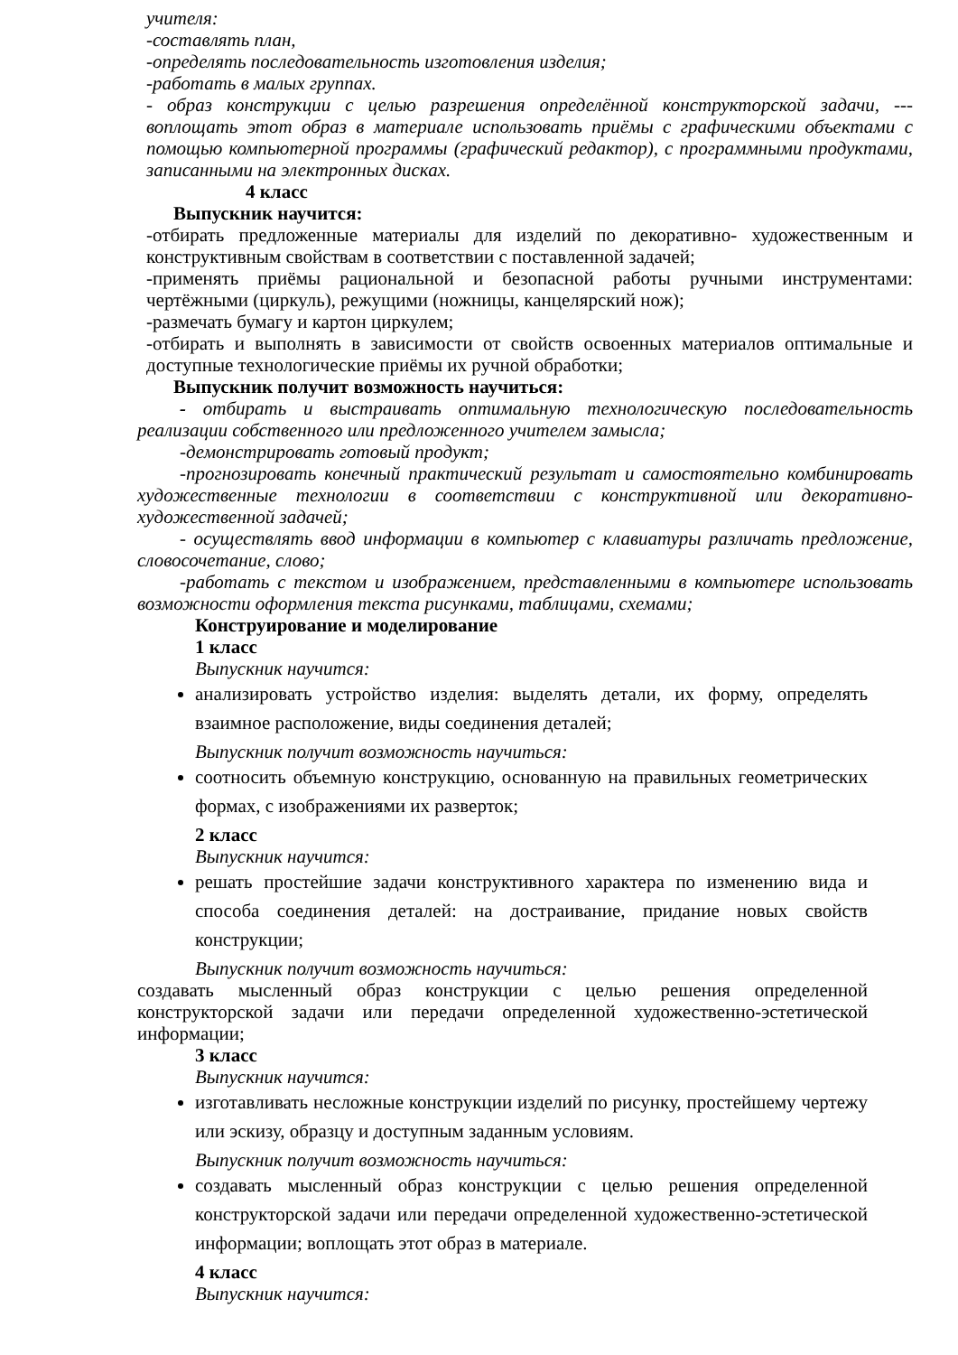учителя:
-составлять план,
-определять последовательность изготовления изделия;
-работать в малых группах.
- образ конструкции с целью разрешения определённой конструкторской задачи, ---воплощать этот образ в материале использовать приёмы с графическими объектами с помощью компьютерной программы (графический редактор), с программными продуктами, записанными на электронных дисках.
4 класс
Выпускник научится:
-отбирать предложенные материалы для изделий по декоративно- художественным и конструктивным свойствам в соответствии с поставленной задачей;
-применять приёмы рациональной и безопасной работы ручными инструментами: чертёжными (циркуль), режущими (ножницы, канцелярский нож);
-размечать бумагу и картон циркулем;
-отбирать и выполнять в зависимости от свойств освоенных материалов оптимальные и доступные технологические приёмы их ручной обработки;
Выпускник получит возможность научиться:
- отбирать и выстраивать оптимальную технологическую последовательность реализации собственного или предложенного учителем замысла;
-демонстрировать готовый продукт;
-прогнозировать конечный практический результат и самостоятельно комбинировать художественные технологии в соответствии с конструктивной или декоративно-художественной задачей;
- осуществлять ввод информации в компьютер с клавиатуры различать предложение, словосочетание, слово;
-работать с текстом и изображением, представленными в компьютере использовать возможности оформления текста рисунками, таблицами, схемами;
Конструирование и моделирование
1 класс
Выпускник научится:
анализировать устройство изделия: выделять детали, их форму, определять взаимное расположение, виды соединения деталей;
Выпускник получит возможность научиться:
соотносить объемную конструкцию, основанную на правильных геометрических формах, с изображениями их разверток;
2 класс
Выпускник научится:
решать простейшие задачи конструктивного характера по изменению вида и способа соединения деталей: на достраивание, придание новых свойств конструкции;
Выпускник получит возможность научиться:
создавать мысленный образ конструкции с целью решения определенной конструкторской задачи или передачи определенной художественно-эстетической информации;
3 класс
Выпускник научится:
изготавливать несложные конструкции изделий по рисунку, простейшему чертежу или эскизу, образцу и доступным заданным условиям.
Выпускник получит возможность научиться:
создавать мысленный образ конструкции с целью решения определенной конструкторской задачи или передачи определенной художественно-эстетической информации; воплощать этот образ в материале.
4 класс
Выпускник научится: